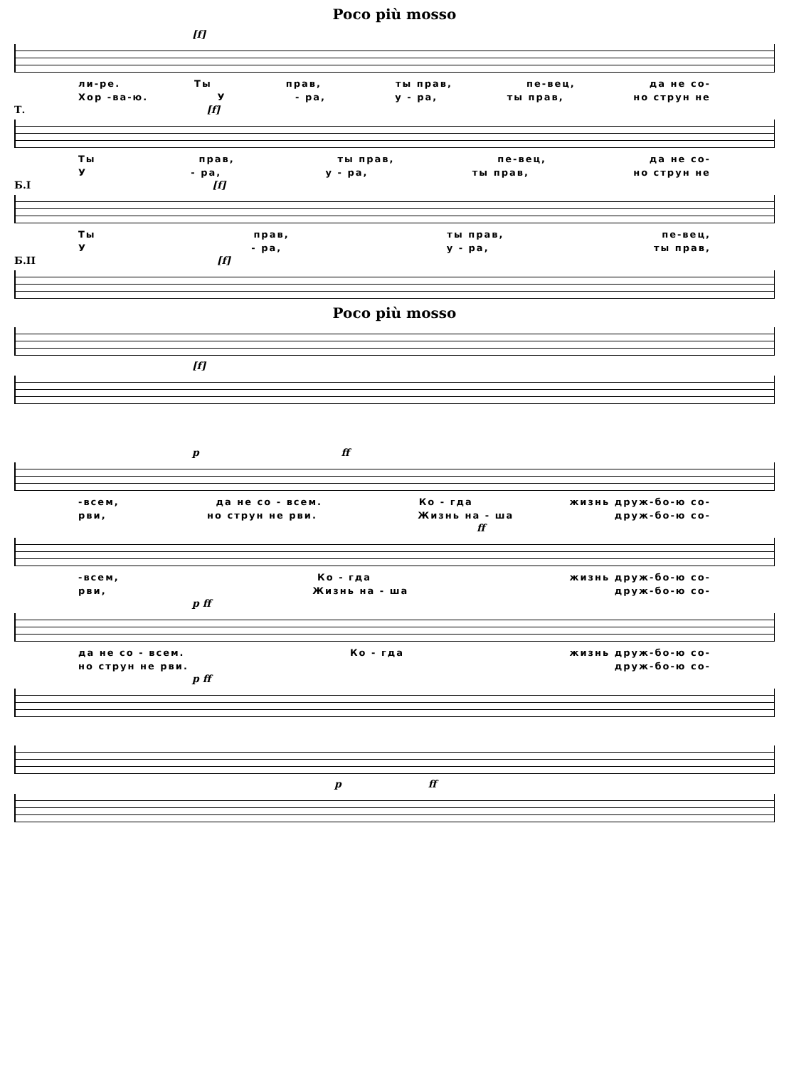Poco più mosso
[f]
ли-ре. Ты прав, ты прав, пе-вец, да не со-
Хор -ва-ю. У - ра, у - ра, ты прав, но струн не
Т. [f]
Ты прав, ты прав, пе-вец, да не со-
У - ра, у - ра, ты прав, но струн не
Б.I [f]
Ты прав, ты прав, пе-вец,
У - ра, у - ра, ты прав,
Б.II [f]
Poco più mosso
[f]
p ff
-всем, да не со - всем. Ко - гда жизнь друж-бо-ю со-
рви, но струн не рви. Жизнь на - ша друж-бо-ю со-
ff
-всем, Ко - гда жизнь друж-бо-ю со-
рви, Жизнь на - ша друж-бо-ю со-
p ff
да не со - всем. Ко - гда жизнь друж-бо-ю со-
но струн не рви. друж-бо-ю со-
p ff
p ff